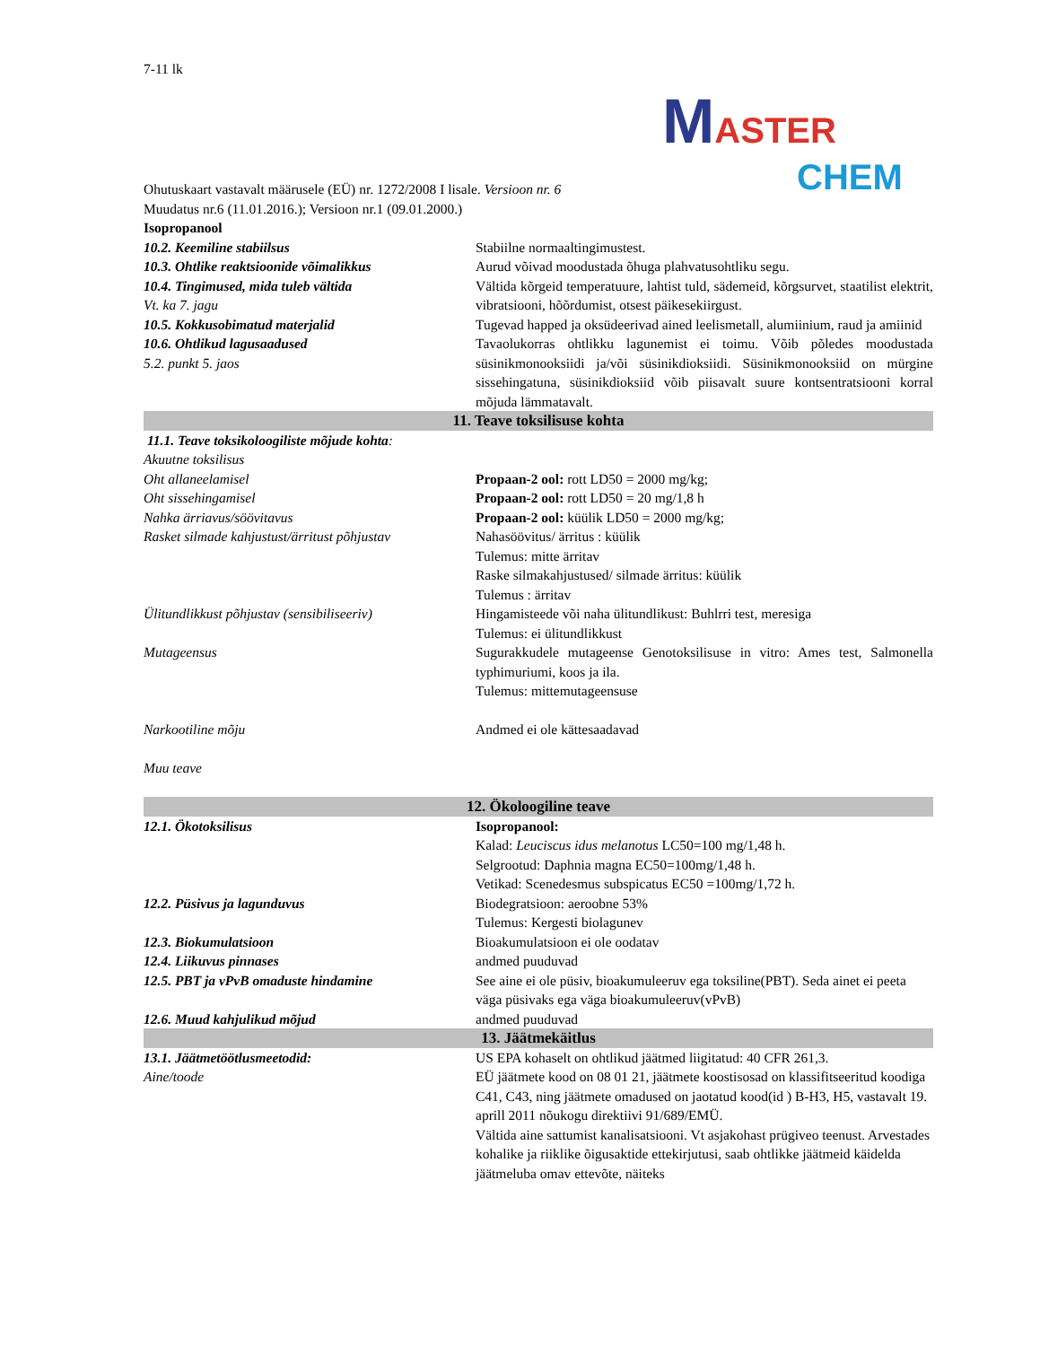7-11 lk
MASTER
CHEM
Ohutuskaart vastavalt määrusele (EÜ) nr. 1272/2008 I lisale. Versioon nr. 6
Muudatus nr.6 (11.01.2016.); Versioon nr.1 (09.01.2000.)
Isopropanool
| 10.2. Keemiline stabiilsus | Stabiilne normaaltingimustest. |
| 10.3. Ohtlike reaktsioonide võimalikkus | Aurud võivad moodustada õhuga plahvatusohtliku segu. |
| 10.4. Tingimused, mida tuleb vältida Vt. ka 7. jagu | Vältida kõrgeid temperatuure, lahtist tuld, sädemeid, kõrgsurvet, staatilist elektrit, vibratsiooni, hõõrdumist, otsest päikesekiirgust. |
| 10.5. Kokkusobimatud materjalid | Tugevad happed ja oksüdeerivad ained leelismetall, alumiinium, raud ja amiinid |
| 10.6. Ohtlikud lagusaadused 5.2. punkt 5. jaos | Tavaolukorras ohtlikku lagunemist ei toimu. Võib põledes moodustada süsinikmonooksiidi ja/või süsinikdioksiidi. Süsinikmonooksiid on mürgine sissehingatuna, süsinikdioksiid võib piisavalt suure kontsentratsiooni korral mõjuda lämmatavalt. |
| 11. Teave toksilisuse kohta | |
| 11.1. Teave toksikoloogiliste mõjude kohta : | |
| Akuutne toksilisus | |
| Oht allaneelamisel | Propaan-2 ool: rott LD50 = 2000 mg/kg; |
| Oht sissehingamisel | Propaan-2 ool: rott LD50 = 20 mg/1,8 h |
| Nahka ärriavus/söövitavus | Propaan-2 ool: küülik LD50 = 2000 mg/kg; |
| Rasket silmade kahjustust/ärritust põhjustav | Nahasöövitus/ ärritus : küülik Tulemus: mitte ärritav Raske silmakahjustused/ silmade ärritus: küülik Tulemus : ärritav |
| Ülitundlikkust põhjustav (sensibiliseeriv) | Hingamisteede või naha ülitundlikust: Buhlrri test, meresiga Tulemus: ei ülitundlikkust |
| Mutageensus | Sugurakkudele mutageense Genotoksilisuse in vitro: Ames test, Salmonella typhimuriumi, koos ja ila. Tulemus: mittemutageensuse |
| Narkootiline mõju | Andmed ei ole kättesaadavad |
| Muu teave | |
| 12. Ökoloogiline teave | |
| 12.1. Ökotoksilisus | Isopropanool: Kalad: Leuciscus idus melanotus LC50=100 mg/1,48 h. Selgrootud: Daphnia magna EC50=100mg/1,48 h. Vetikad: Scenedesmus subspicatus EC50 =100mg/1,72 h. |
| 12.2. Püsivus ja lagunduvus | Biodegratsioon: aeroobne 53% Tulemus: Kergesti biolagunev |
| 12.3. Biokumulatsioon | Bioakumulatsioon ei ole oodatav |
| 12.4. Liikuvus pinnases | andmed puuduvad |
| 12.5. PBT ja vPvB omaduste hindamine | See aine ei ole püsiv, bioakumuleeruv ega toksiline(PBT). Seda ainet ei peeta väga püsivaks ega väga bioakumuleeruv(vPvB) |
| 12.6. Muud kahjulikud mõjud | andmed puuduvad |
| 13. Jäätmekäitlus | |
| 13.1. Jäätmetöötlusmeetodid: Aine/toode | US EPA kohaselt on ohtlikud jäätmed liigitatud: 40 CFR 261,3. EÜ jäätmete kood on 08 01 21, jäätmete koostisosad on klassifitseeritud koodiga C41, C43, ning jäätmete omadused on jaotatud kood(id ) B-H3, H5, vastavalt 19. aprill 2011 nõukogu direktiivi 91/689/EMÜ. Vältida aine sattumist kanalisatsiooni. Vt asjakohast prügiveo teenust. Arvestades kohalike ja riiklike õigusaktide ettekirjutusi, saab ohtlikke jäätmeid käidelda jäätmeluba omav ettevõte, näiteks |